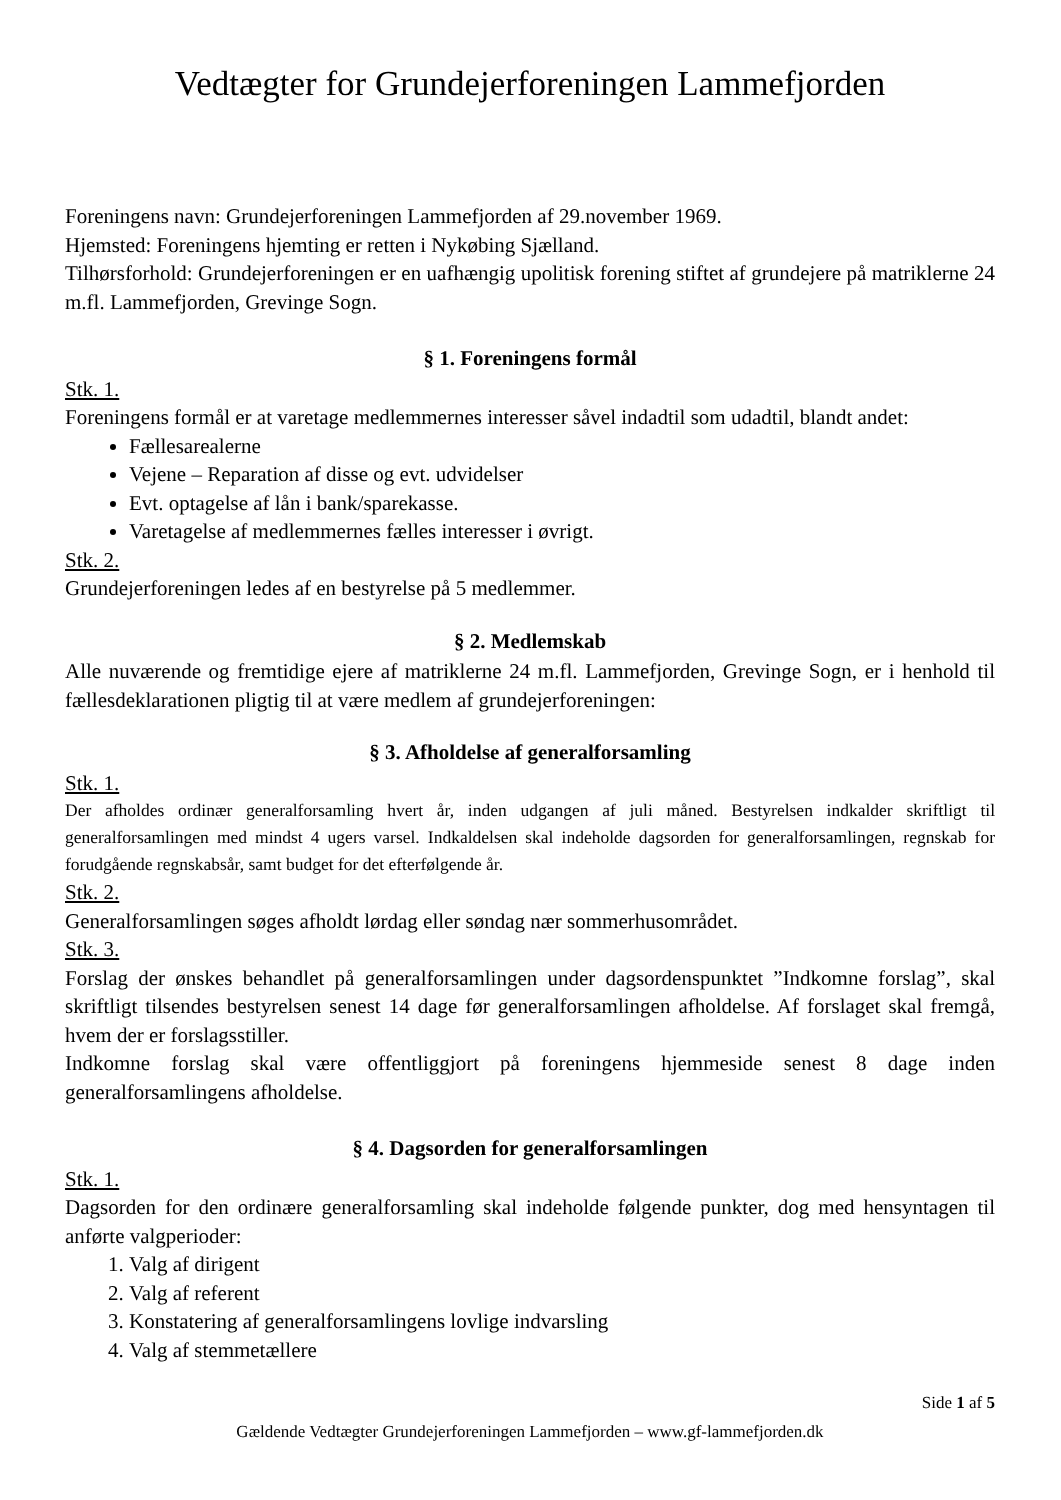Vedtægter for Grundejerforeningen Lammefjorden
Foreningens navn: Grundejerforeningen Lammefjorden af 29.november 1969.
Hjemsted: Foreningens hjemting er retten i Nykøbing Sjælland.
Tilhørsforhold: Grundejerforeningen er en uafhængig upolitisk forening stiftet af grundejere på matriklerne 24 m.fl. Lammefjorden, Grevinge Sogn.
§ 1. Foreningens formål
Stk. 1.
Foreningens formål er at varetage medlemmernes interesser såvel indadtil som udadtil, blandt andet:
Fællesarealerne
Vejene – Reparation af disse og evt. udvidelser
Evt. optagelse af lån i bank/sparekasse.
Varetagelse af medlemmernes fælles interesser i øvrigt.
Stk. 2.
Grundejerforeningen ledes af en bestyrelse på 5 medlemmer.
§ 2. Medlemskab
Alle nuværende og fremtidige ejere af matriklerne 24 m.fl. Lammefjorden, Grevinge Sogn, er i henhold til fællesdeklarationen pligtig til at være medlem af grundejerforeningen:
§ 3. Afholdelse af generalforsamling
Stk. 1.
Der afholdes ordinær generalforsamling hvert år, inden udgangen af juli måned. Bestyrelsen indkalder skriftligt til generalforsamlingen med mindst 4 ugers varsel. Indkaldelsen skal indeholde dagsorden for generalforsamlingen, regnskab for forudgående regnskabsår, samt budget for det efterfølgende år.
Stk. 2.
Generalforsamlingen søges afholdt lørdag eller søndag nær sommerhusområdet.
Stk. 3.
Forslag der ønskes behandlet på generalforsamlingen under dagsordenspunktet ”Indkomne forslag”, skal skriftligt tilsendes bestyrelsen senest 14 dage før generalforsamlingen afholdelse. Af forslaget skal fremgå, hvem der er forslagsstiller.
Indkomne forslag skal være offentliggjort på foreningens hjemmeside senest 8 dage inden generalforsamlingens afholdelse.
§ 4. Dagsorden for generalforsamlingen
Stk. 1.
Dagsorden for den ordinære generalforsamling skal indeholde følgende punkter, dog med hensyntagen til anførte valgperioder:
1. Valg af dirigent
2. Valg af referent
3. Konstatering af generalforsamlingens lovlige indvarsling
4. Valg af stemmetællere
Side 1 af 5
Gældende Vedtægter Grundejerforeningen Lammefjorden – www.gf-lammefjorden.dk